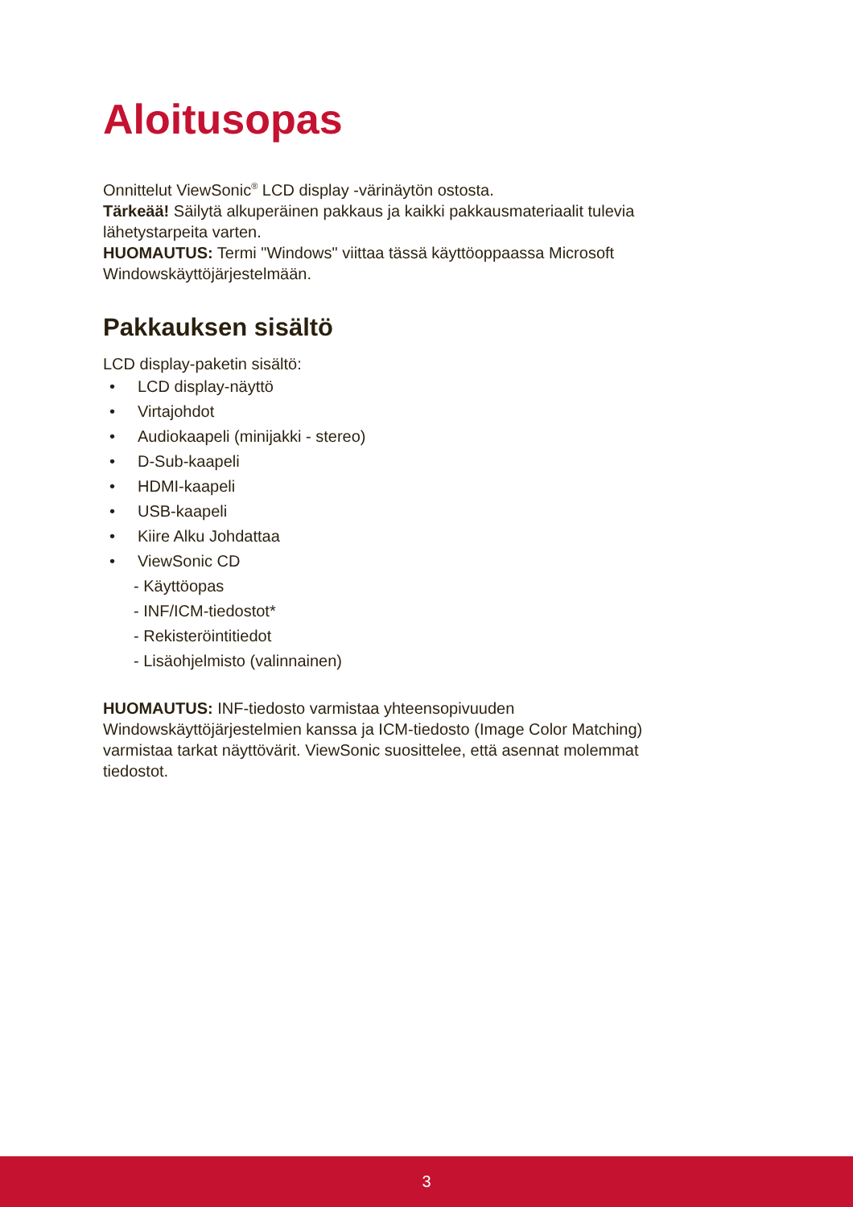Aloitusopas
Onnittelut ViewSonic<sup>®</sup> LCD display -värinäytön ostosta.
Tärkeää! Säilytä alkuperäinen pakkaus ja kaikki pakkausmateriaalit tulevia lähetystarpeita varten.
HUOMAUTUS: Termi "Windows" viittaa tässä käyttöoppaassa Microsoft Windowskäyttöjärjestelmään.
Pakkauksen sisältö
LCD display-paketin sisältö:
• LCD display-näyttö
• Virtajohdot
• Audiokaapeli (minijakki - stereo)
• D-Sub-kaapeli
• HDMI-kaapeli
• USB-kaapeli
• Kiire Alku Johdattaa
• ViewSonic CD
- Käyttöopas
- INF/ICM-tiedostot*
- Rekisteröintitiedot
- Lisäohjelmisto (valinnainen)
HUOMAUTUS: INF-tiedosto varmistaa yhteensopivuuden Windowskäyttöjärjestelmien kanssa ja ICM-tiedosto (Image Color Matching) varmistaa tarkat näyttövärit. ViewSonic suosittelee, että asennat molemmat tiedostot.
3